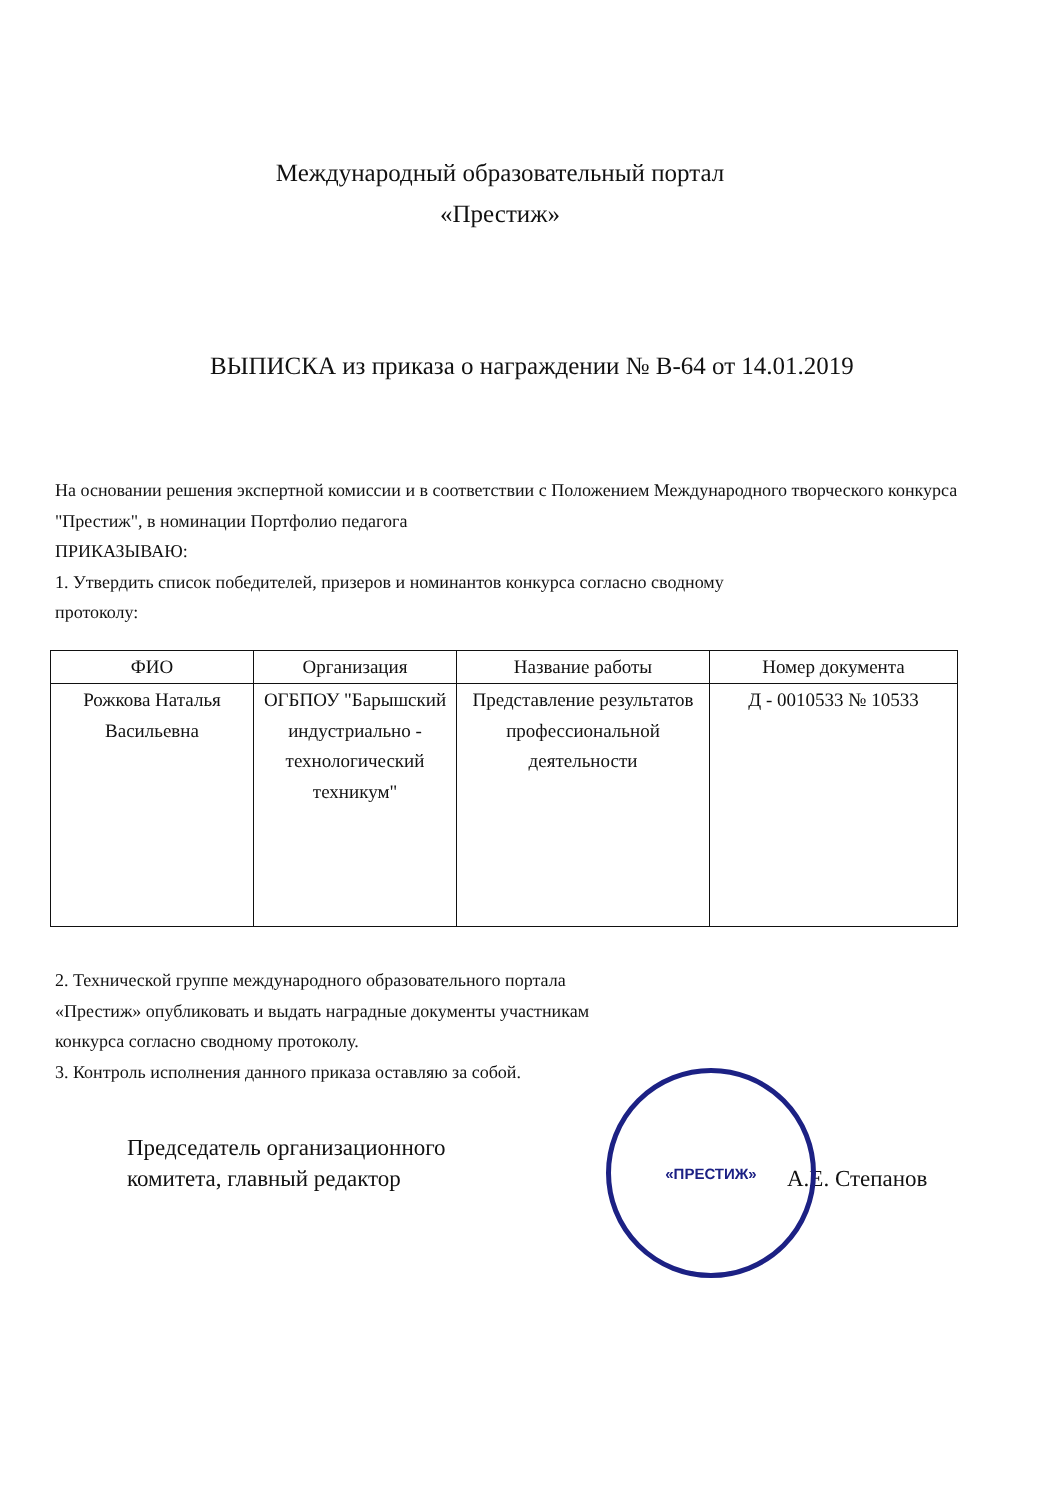Международный образовательный портал
«Престиж»
ВЫПИСКА из приказа о награждении № В-64 от 14.01.2019
На основании решения экспертной комиссии и в соответствии с Положением Международного творческого конкурса "Престиж", в номинации Портфолио педагога
ПРИКАЗЫВАЮ:
1. Утвердить список победителей, призеров и номинантов конкурса согласно сводному
протоколу:
| ФИО | Организация | Название работы | Номер документа |
| --- | --- | --- | --- |
| Рожкова Наталья Васильевна | ОГБПОУ "Барышский индустриально - технологический техникум" | Представление результатов профессиональной деятельности | Д - 0010533 № 10533 |
2. Технической группе международного образовательного портала
«Престиж» опубликовать и выдать наградные документы участникам
конкурса согласно сводному протоколу.
3. Контроль исполнения данного приказа оставляю за собой.
Председатель организационного
комитета, главный редактор
А.Е. Степанов
«ПРЕСТИЖ»